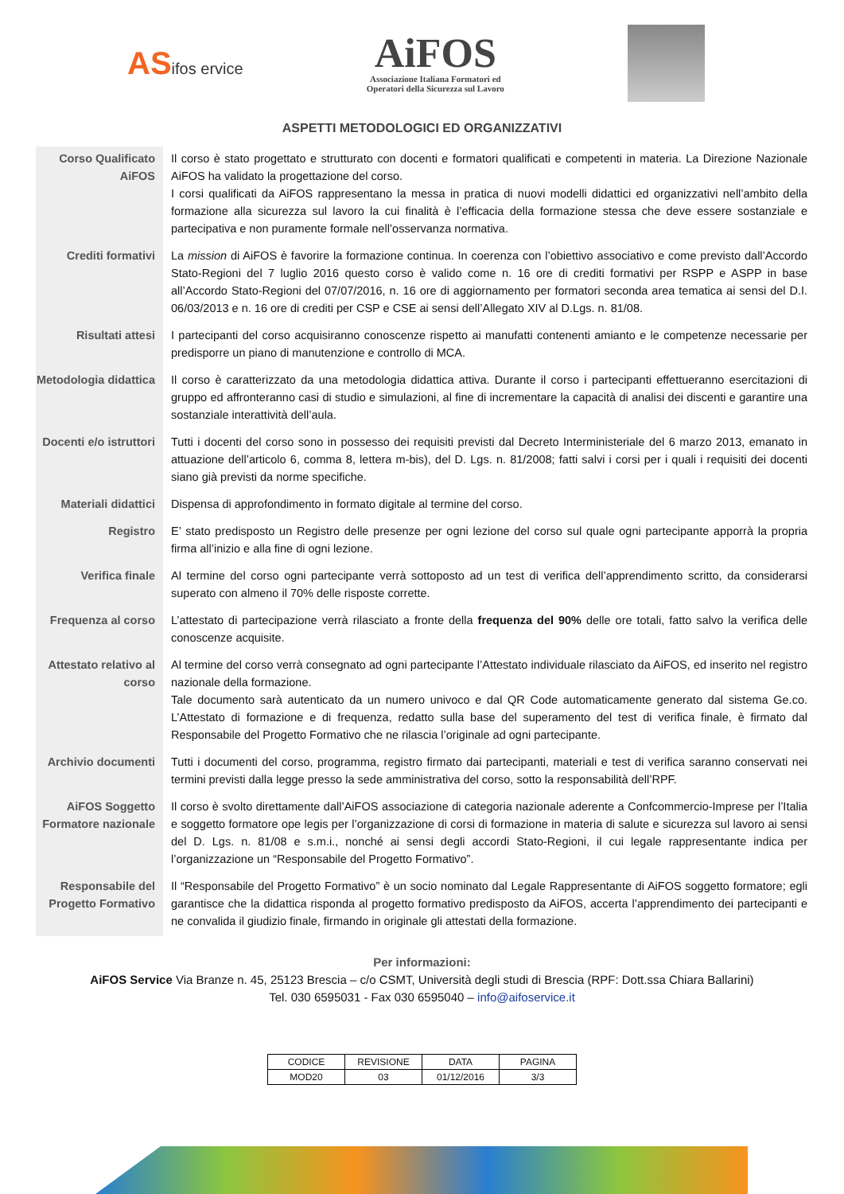ASifos ervice
AiFOS
Associazione Italiana Formatori ed
Operatori della Sicurezza sul Lavoro
ASPETTI METODOLOGICI ED ORGANIZZATIVI
| Corso Qualificato AiFOS | Il corso è stato progettato e strutturato con docenti e formatori qualificati e competenti in materia. La Direzione Nazionale AiFOS ha validato la progettazione del corso. I corsi qualificati da AiFOS rappresentano la messa in pratica di nuovi modelli didattici ed organizzativi nell’ambito della formazione alla sicurezza sul lavoro la cui finalità è l’efficacia della formazione stessa che deve essere sostanziale e partecipativa e non puramente formale nell’osservanza normativa. |
| Crediti formativi | La mission di AiFOS è favorire la formazione continua. In coerenza con l’obiettivo associativo e come previsto dall’Accordo Stato-Regioni del 7 luglio 2016 questo corso è valido come n. 16 ore di crediti formativi per RSPP e ASPP in base all’Accordo Stato-Regioni del 07/07/2016, n. 16 ore di aggiornamento per formatori seconda area tematica ai sensi del D.I. 06/03/2013 e n. 16 ore di crediti per CSP e CSE ai sensi dell’Allegato XIV al D.Lgs. n. 81/08. |
| Risultati attesi | I partecipanti del corso acquisiranno conoscenze rispetto ai manufatti contenenti amianto e le competenze necessarie per predisporre un piano di manutenzione e controllo di MCA. |
| Metodologia didattica | Il corso è caratterizzato da una metodologia didattica attiva. Durante il corso i partecipanti effettueranno esercitazioni di gruppo ed affronteranno casi di studio e simulazioni, al fine di incrementare la capacità di analisi dei discenti e garantire una sostanziale interattività dell’aula. |
| Docenti e/o istruttori | Tutti i docenti del corso sono in possesso dei requisiti previsti dal Decreto Interministeriale del 6 marzo 2013, emanato in attuazione dell’articolo 6, comma 8, lettera m-bis), del D. Lgs. n. 81/2008; fatti salvi i corsi per i quali i requisiti dei docenti siano già previsti da norme specifiche. |
| Materiali didattici | Dispensa di approfondimento in formato digitale al termine del corso. |
| Registro | E’ stato predisposto un Registro delle presenze per ogni lezione del corso sul quale ogni partecipante apporrà la propria firma all’inizio e alla fine di ogni lezione. |
| Verifica finale | Al termine del corso ogni partecipante verrà sottoposto ad un test di verifica dell’apprendimento scritto, da considerarsi superato con almeno il 70% delle risposte corrette. |
| Frequenza al corso | L’attestato di partecipazione verrà rilasciato a fronte della frequenza del 90% delle ore totali, fatto salvo la verifica delle conoscenze acquisite. |
| Attestato relativo al corso | Al termine del corso verrà consegnato ad ogni partecipante l’Attestato individuale rilasciato da AiFOS, ed inserito nel registro nazionale della formazione. Tale documento sarà autenticato da un numero univoco e dal QR Code automaticamente generato dal sistema Ge.co. L’Attestato di formazione e di frequenza, redatto sulla base del superamento del test di verifica finale, è firmato dal Responsabile del Progetto Formativo che ne rilascia l’originale ad ogni partecipante. |
| Archivio documenti | Tutti i documenti del corso, programma, registro firmato dai partecipanti, materiali e test di verifica saranno conservati nei termini previsti dalla legge presso la sede amministrativa del corso, sotto la responsabilità dell’RPF. |
| AiFOS Soggetto Formatore nazionale | Il corso è svolto direttamente dall’AiFOS associazione di categoria nazionale aderente a Confcommercio-Imprese per l’Italia e soggetto formatore ope legis per l’organizzazione di corsi di formazione in materia di salute e sicurezza sul lavoro ai sensi del D. Lgs. n. 81/08 e s.m.i., nonché ai sensi degli accordi Stato-Regioni, il cui legale rappresentante indica per l’organizzazione un “Responsabile del Progetto Formativo”. |
| Responsabile del Progetto Formativo | Il “Responsabile del Progetto Formativo” è un socio nominato dal Legale Rappresentante di AiFOS soggetto formatore; egli garantisce che la didattica risponda al progetto formativo predisposto da AiFOS, accerta l’apprendimento dei partecipanti e ne convalida il giudizio finale, firmando in originale gli attestati della formazione. |
Per informazioni:
AiFOS Service Via Branze n. 45, 25123 Brescia – c/o CSMT, Università degli studi di Brescia (RPF: Dott.ssa Chiara Ballarini)
Tel. 030 6595031 - Fax 030 6595040 – info@aifoservice.it
| CODICE | REVISIONE | DATA | PAGINA |
| MOD20 | 03 | 01/12/2016 | 3/3 |